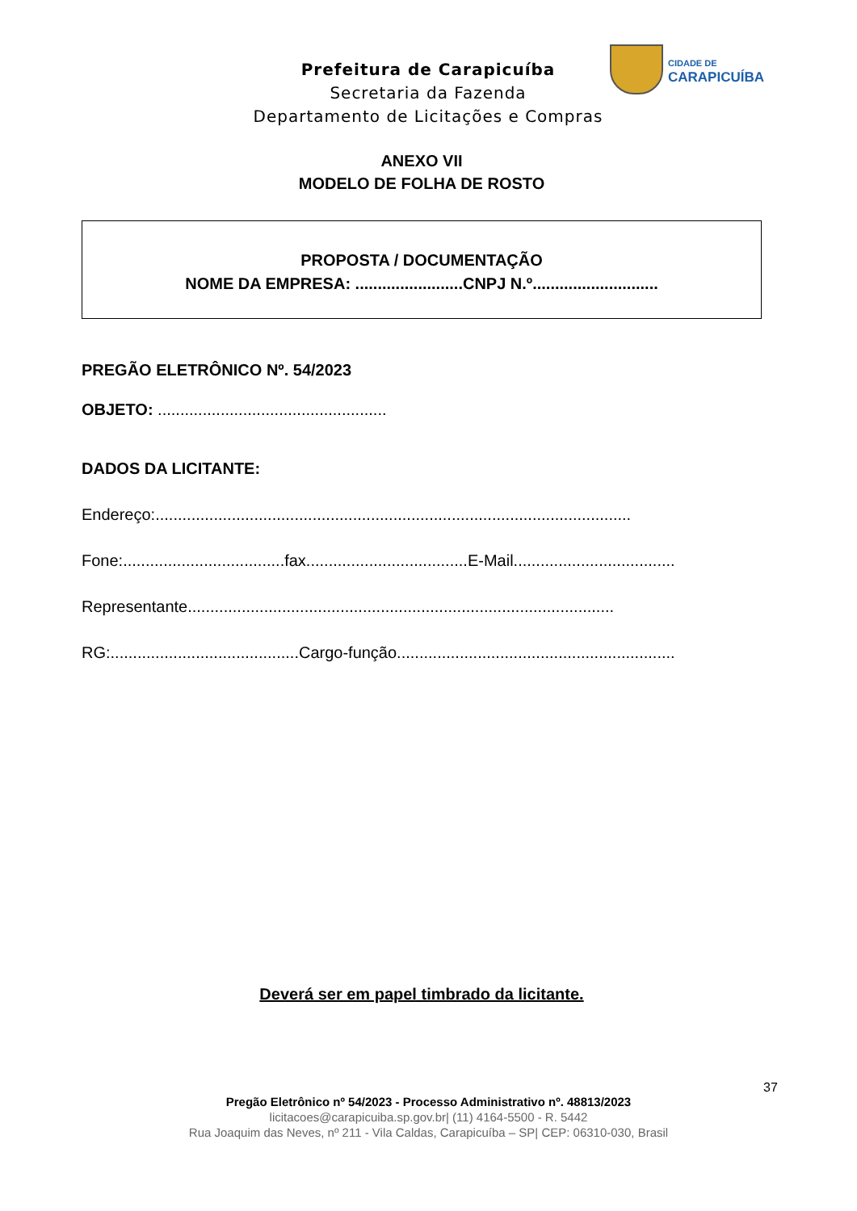Prefeitura de Carapicuíba
Secretaria da Fazenda
Departamento de Licitações e Compras
CIDADE DE
CARAPICUÍBA
ANEXO VII
MODELO DE FOLHA DE ROSTO
PROPOSTA / DOCUMENTAÇÃO
NOME DA EMPRESA: ........................CNPJ N.º............................
PREGÃO ELETRÔNICO Nº. 54/2023
OBJETO: ...................................................
DADOS DA LICITANTE:
Endereço:..........................................................................................................
Fone:....................................fax....................................E-Mail....................................
Representante...............................................................................................
RG:..........................................Cargo-função..............................................................
Deverá ser em papel timbrado da licitante.
37
Pregão Eletrônico nº 54/2023 - Processo Administrativo nº. 48813/2023
licitacoes@carapicuiba.sp.gov.br| (11) 4164-5500 - R. 5442
Rua Joaquim das Neves, nº 211 - Vila Caldas, Carapicuíba – SP| CEP: 06310-030, Brasil